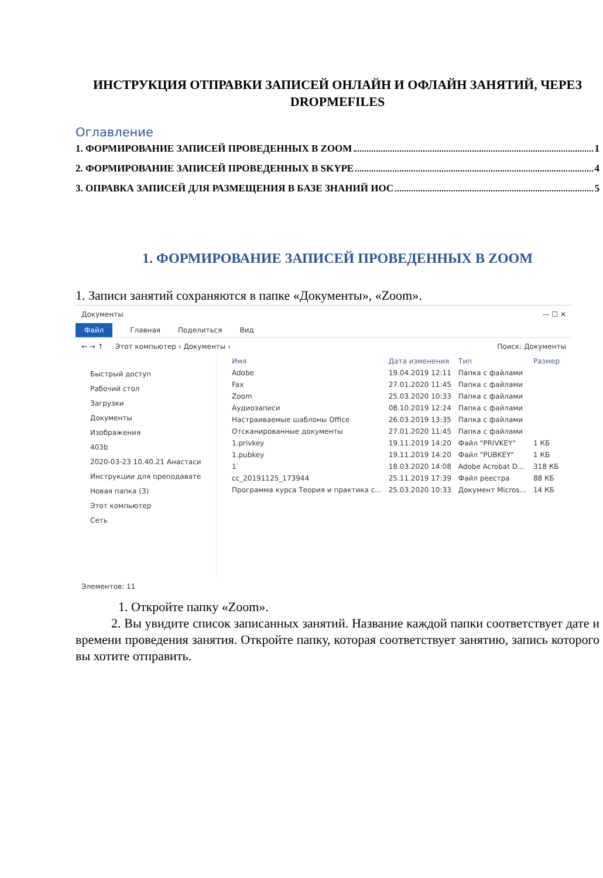ИНСТРУКЦИЯ ОТПРАВКИ ЗАПИСЕЙ ОНЛАЙН И ОФЛАЙН ЗАНЯТИЙ, ЧЕРЕЗ DROPMEFILES
Оглавление
1. ФОРМИРОВАНИЕ ЗАПИСЕЙ ПРОВЕДЕННЫХ В ZOOM 1
2. ФОРМИРОВАНИЕ ЗАПИСЕЙ ПРОВЕДЕННЫХ В SKYPE 4
3. ОПРАВКА ЗАПИСЕЙ ДЛЯ РАЗМЕЩЕНИЯ В БАЗЕ ЗНАНИЙ ИОС 5
1. ФОРМИРОВАНИЕ ЗАПИСЕЙ ПРОВЕДЕННЫХ В ZOOM
1. Записи занятий сохраняются в папке «Документы», «Zoom».
Документы — ☐ ✕
Файл Главная Поделиться Вид
← → ↑ Этот компьютер › Документы › Поиск: Документы
Быстрый доступ
Рабочий стол
Загрузки
Документы
Изображения
403b
2020-03-23 10.40.21 Анастаси
Инструкции для преподавате
Новая папка (3)
Этот компьютер
Сеть
| Имя | Дата изменения | Тип | Размер |
| --- | --- | --- | --- |
| Adobe | 19.04.2019 12:11 | Папка с файлами | |
| Fax | 27.01.2020 11:45 | Папка с файлами | |
| Zoom | 25.03.2020 10:33 | Папка с файлами | |
| Аудиозаписи | 08.10.2019 12:24 | Папка с файлами | |
| Настраиваемые шаблоны Office | 26.03.2019 13:35 | Папка с файлами | |
| Отсканированные документы | 27.01.2020 11:45 | Папка с файлами | |
| 1.privkey | 19.11.2019 14:20 | Файл "PRIVKEY" | 1 КБ |
| 1.pubkey | 19.11.2019 14:20 | Файл "PUBKEY" | 1 КБ |
| 1` | 18.03.2020 14:08 | Adobe Acrobat D... | 318 КБ |
| cc_20191125_173944 | 25.11.2019 17:39 | Файл реестра | 88 КБ |
| Программа курса Теория и практика с... | 25.03.2020 10:33 | Документ Micros... | 14 КБ |
Элементов: 11
1. Откройте папку «Zoom».
2. Вы увидите список записанных занятий. Название каждой папки соответствует дате и времени проведения занятия. Откройте папку, которая соответствует занятию, запись которого вы хотите отправить.